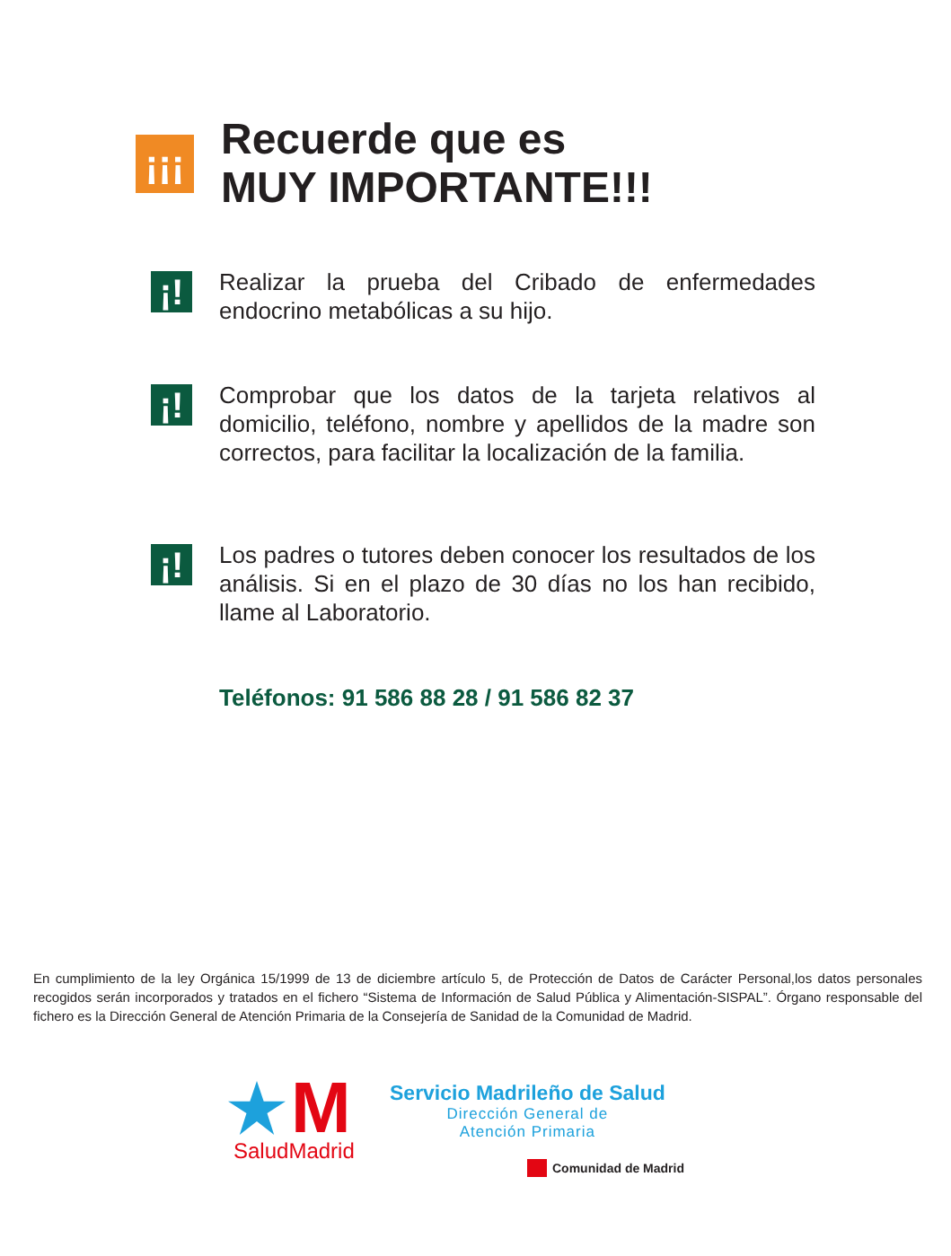¡¡¡
Recuerde que es
MUY IMPORTANTE!!!
¡!
Realizar la prueba del Cribado de enfermedades endocrino metabólicas a su hijo.
¡!
Comprobar que los datos de la tarjeta relativos al domicilio, teléfono, nombre y apellidos de la madre son correctos, para facilitar la localización de la familia.
¡!
Los padres o tutores deben conocer los resultados de los análisis. Si en el plazo de 30 días no los han recibido, llame al Laboratorio.
Teléfonos: 91 586 88 28 / 91 586 82 37
En cumplimiento de la ley Orgánica 15/1999 de 13 de diciembre artículo 5, de Protección de Datos de Carácter Personal,los datos personales recogidos serán incorporados y tratados en el fichero “Sistema de Información de Salud Pública y Alimentación-SISPAL”. Órgano responsable del fichero es la Dirección General de Atención Primaria de la Consejería de Sanidad de la Comunidad de Madrid.
M
SaludMadrid
Servicio Madrileño de Salud
Dirección General de
Atención Primaria
Comunidad de Madrid